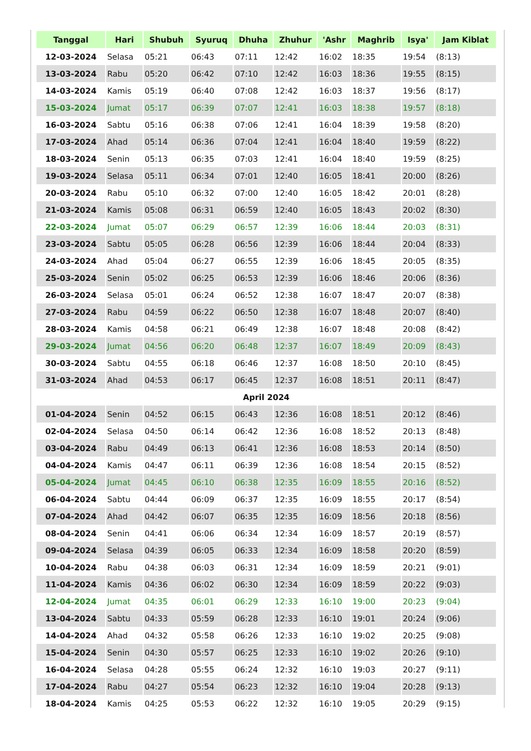| Tanggal | Hari | Shubuh | Syuruq | Dhuha | Zhuhur | 'Ashr | Maghrib | Isya' | Jam Kiblat |
| --- | --- | --- | --- | --- | --- | --- | --- | --- | --- |
| 12-03-2024 | Selasa | 05:21 | 06:43 | 07:11 | 12:42 | 16:02 | 18:35 | 19:54 | (8:13) |
| 13-03-2024 | Rabu | 05:20 | 06:42 | 07:10 | 12:42 | 16:03 | 18:36 | 19:55 | (8:15) |
| 14-03-2024 | Kamis | 05:19 | 06:40 | 07:08 | 12:42 | 16:03 | 18:37 | 19:56 | (8:17) |
| 15-03-2024 | Jumat | 05:17 | 06:39 | 07:07 | 12:41 | 16:03 | 18:38 | 19:57 | (8:18) |
| 16-03-2024 | Sabtu | 05:16 | 06:38 | 07:06 | 12:41 | 16:04 | 18:39 | 19:58 | (8:20) |
| 17-03-2024 | Ahad | 05:14 | 06:36 | 07:04 | 12:41 | 16:04 | 18:40 | 19:59 | (8:22) |
| 18-03-2024 | Senin | 05:13 | 06:35 | 07:03 | 12:41 | 16:04 | 18:40 | 19:59 | (8:25) |
| 19-03-2024 | Selasa | 05:11 | 06:34 | 07:01 | 12:40 | 16:05 | 18:41 | 20:00 | (8:26) |
| 20-03-2024 | Rabu | 05:10 | 06:32 | 07:00 | 12:40 | 16:05 | 18:42 | 20:01 | (8:28) |
| 21-03-2024 | Kamis | 05:08 | 06:31 | 06:59 | 12:40 | 16:05 | 18:43 | 20:02 | (8:30) |
| 22-03-2024 | Jumat | 05:07 | 06:29 | 06:57 | 12:39 | 16:06 | 18:44 | 20:03 | (8:31) |
| 23-03-2024 | Sabtu | 05:05 | 06:28 | 06:56 | 12:39 | 16:06 | 18:44 | 20:04 | (8:33) |
| 24-03-2024 | Ahad | 05:04 | 06:27 | 06:55 | 12:39 | 16:06 | 18:45 | 20:05 | (8:35) |
| 25-03-2024 | Senin | 05:02 | 06:25 | 06:53 | 12:39 | 16:06 | 18:46 | 20:06 | (8:36) |
| 26-03-2024 | Selasa | 05:01 | 06:24 | 06:52 | 12:38 | 16:07 | 18:47 | 20:07 | (8:38) |
| 27-03-2024 | Rabu | 04:59 | 06:22 | 06:50 | 12:38 | 16:07 | 18:48 | 20:07 | (8:40) |
| 28-03-2024 | Kamis | 04:58 | 06:21 | 06:49 | 12:38 | 16:07 | 18:48 | 20:08 | (8:42) |
| 29-03-2024 | Jumat | 04:56 | 06:20 | 06:48 | 12:37 | 16:07 | 18:49 | 20:09 | (8:43) |
| 30-03-2024 | Sabtu | 04:55 | 06:18 | 06:46 | 12:37 | 16:08 | 18:50 | 20:10 | (8:45) |
| 31-03-2024 | Ahad | 04:53 | 06:17 | 06:45 | 12:37 | 16:08 | 18:51 | 20:11 | (8:47) |
| April 2024 | | | | | | | | | |
| 01-04-2024 | Senin | 04:52 | 06:15 | 06:43 | 12:36 | 16:08 | 18:51 | 20:12 | (8:46) |
| 02-04-2024 | Selasa | 04:50 | 06:14 | 06:42 | 12:36 | 16:08 | 18:52 | 20:13 | (8:48) |
| 03-04-2024 | Rabu | 04:49 | 06:13 | 06:41 | 12:36 | 16:08 | 18:53 | 20:14 | (8:50) |
| 04-04-2024 | Kamis | 04:47 | 06:11 | 06:39 | 12:36 | 16:08 | 18:54 | 20:15 | (8:52) |
| 05-04-2024 | Jumat | 04:45 | 06:10 | 06:38 | 12:35 | 16:09 | 18:55 | 20:16 | (8:52) |
| 06-04-2024 | Sabtu | 04:44 | 06:09 | 06:37 | 12:35 | 16:09 | 18:55 | 20:17 | (8:54) |
| 07-04-2024 | Ahad | 04:42 | 06:07 | 06:35 | 12:35 | 16:09 | 18:56 | 20:18 | (8:56) |
| 08-04-2024 | Senin | 04:41 | 06:06 | 06:34 | 12:34 | 16:09 | 18:57 | 20:19 | (8:57) |
| 09-04-2024 | Selasa | 04:39 | 06:05 | 06:33 | 12:34 | 16:09 | 18:58 | 20:20 | (8:59) |
| 10-04-2024 | Rabu | 04:38 | 06:03 | 06:31 | 12:34 | 16:09 | 18:59 | 20:21 | (9:01) |
| 11-04-2024 | Kamis | 04:36 | 06:02 | 06:30 | 12:34 | 16:09 | 18:59 | 20:22 | (9:03) |
| 12-04-2024 | Jumat | 04:35 | 06:01 | 06:29 | 12:33 | 16:10 | 19:00 | 20:23 | (9:04) |
| 13-04-2024 | Sabtu | 04:33 | 05:59 | 06:28 | 12:33 | 16:10 | 19:01 | 20:24 | (9:06) |
| 14-04-2024 | Ahad | 04:32 | 05:58 | 06:26 | 12:33 | 16:10 | 19:02 | 20:25 | (9:08) |
| 15-04-2024 | Senin | 04:30 | 05:57 | 06:25 | 12:33 | 16:10 | 19:02 | 20:26 | (9:10) |
| 16-04-2024 | Selasa | 04:28 | 05:55 | 06:24 | 12:32 | 16:10 | 19:03 | 20:27 | (9:11) |
| 17-04-2024 | Rabu | 04:27 | 05:54 | 06:23 | 12:32 | 16:10 | 19:04 | 20:28 | (9:13) |
| 18-04-2024 | Kamis | 04:25 | 05:53 | 06:22 | 12:32 | 16:10 | 19:05 | 20:29 | (9:15) |